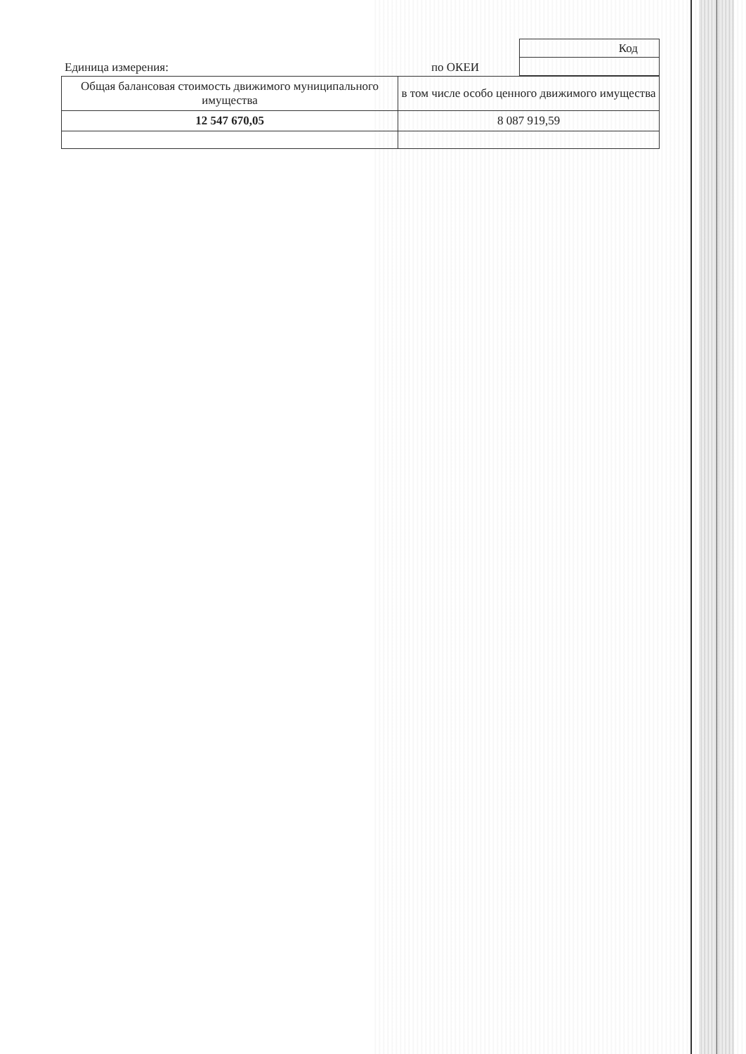Единица измерения:
по ОКЕИ
| Код |
| Общая балансовая стоимость движимого муниципального имущества | в том числе особо ценного движимого имущества |
| 12 547 670,05 | 8 087 919,59 |